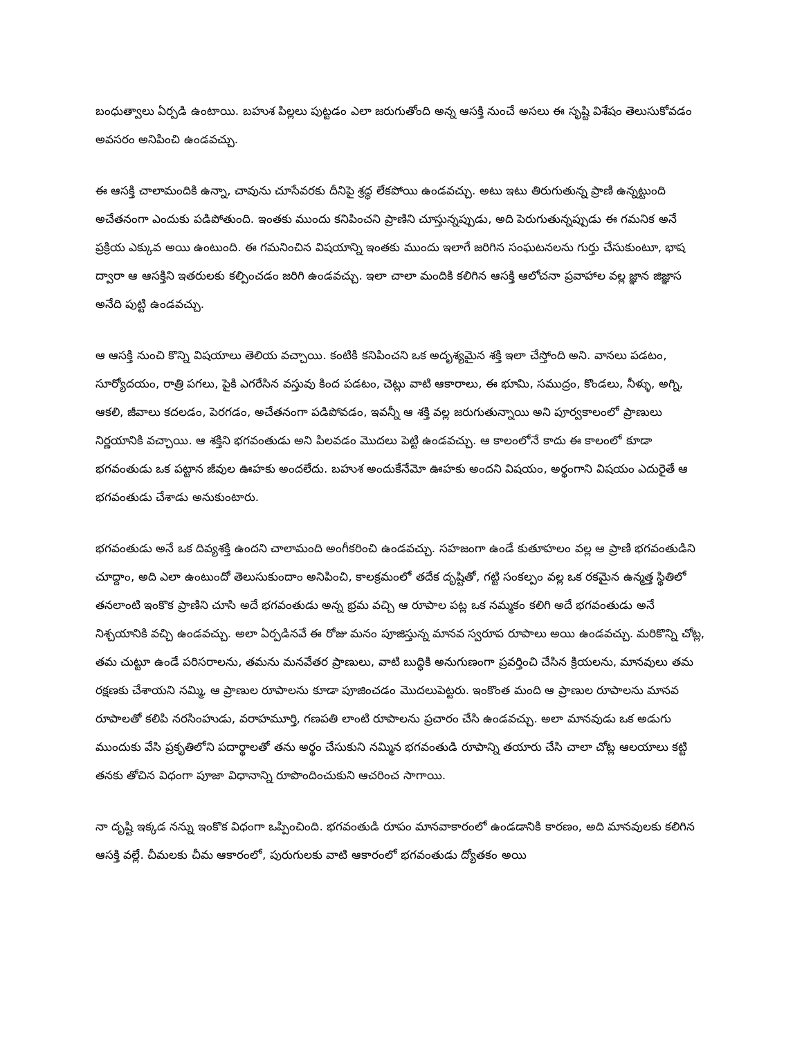బంధుత్వాలు ఏర్పడి ఉంటాయి. బహుశ పిల్లలు పుట్టడం ఎలా జరుగుతోంది అన్న ఆసక్తి నుంచే అసలు ఈ సృష్టి విశేషం తెలుసుకోవడం అవసరం అనిపించి ఉండవచ్చు.
ఈ ఆసక్తి చాలామందికి ఉన్నా, చావును చూసేవరకు దీనిపై శ్రద్ధ లేకపోయి ఉండవచ్చు. అటు ఇటు తిరుగుతున్న ప్రాణి ఉన్నట్టుంది అచేతనంగా ఎందుకు పడిపోతుంది. ఇంతకు ముందు కనిపించని ప్రాణిని చూస్తున్నప్పుడు, అది పెరుగుతున్నప్పుడు ఈ గమనిక అనే ప్రక్రియ ఎక్కువ అయి ఉంటుంది. ఈ గమనించిన విషయాన్ని ఇంతకు ముందు ఇలాగే జరిగిన సంఘటనలను గుర్తు చేసుకుంటూ, భాష ద్వారా ఆ ఆసక్తిని ఇతరులకు కల్పించడం జరిగి ఉండవచ్చు. ఇలా చాలా మందికి కలిగిన ఆసక్తి ఆలోచనా ప్రవాహాల వల్ల జ్ఞాన జిజ్ఞాస అనేది పుట్టి ఉండవచ్చు.
ఆ ఆసక్తి నుంచి కొన్ని విషయాలు తెలియ వచ్చాయి. కంటికి కనిపించని ఒక అదృశ్యమైన శక్తి ఇలా చేస్తోంది అని. వానలు పడటం, సూర్యోదయం, రాత్రి పగలు, పైకి ఎగరేసిన వస్తువు కింద పడటం, చెట్లు వాటి ఆకారాలు, ఈ భూమి, సముద్రం, కొండలు, నీళ్ళు, అగ్ని, ఆకలి, జీవాలు కదలడం, పెరగడం, అచేతనంగా పడిపోవడం, ఇవన్నీ ఆ శక్తి వల్ల జరుగుతున్నాయి అని పూర్వకాలంలో ప్రాణులు నిర్ణయానికి వచ్చాయి. ఆ శక్తిని భగవంతుడు అని పిలవడం మొదలు పెట్టి ఉండవచ్చు. ఆ కాలంలోనే కాదు ఈ కాలంలో కూడా భగవంతుడు ఒక పట్టాన జీవుల ఊహకు అందలేదు. బహుశ అందుకేనేమో ఊహకు అందని విషయం, అర్థంగాని విషయం ఎదురైతే ఆ భగవంతుడు చేశాడు అనుకుంటారు.
భగవంతుడు అనే ఒక దివ్యశక్తి ఉందని చాలామంది అంగీకరించి ఉండవచ్చు. సహజంగా ఉండే కుతూహలం వల్ల ఆ ప్రాణి భగవంతుడిని చూద్దాం, అది ఎలా ఉంటుందో తెలుసుకుందాం అనిపించి, కాలక్రమంలో తదేక దృష్టితో, గట్టి సంకల్పం వల్ల ఒక రకమైన ఉన్మత్త స్థితిలో తనలాంటి ఇంకొక ప్రాణిని చూసి అదే భగవంతుడు అన్న భ్రమ వచ్చి ఆ రూపాల పట్ల ఒక నమ్మకం కలిగి అదే భగవంతుడు అనే నిశ్చయానికి వచ్చి ఉండవచ్చు. అలా ఏర్పడినవే ఈ రోజు మనం పూజిస్తున్న మానవ స్వరూప రూపాలు అయి ఉండవచ్చు. మరికొన్ని చోట్ల, తమ చుట్టూ ఉండే పరిసరాలను, తమను మనవేతర ప్రాణులు, వాటి బుద్ధికి అనుగుణంగా ప్రవర్తించి చేసిన క్రియలను, మానవులు తమ రక్షణకు చేశాయని నమ్మి, ఆ ప్రాణుల రూపాలను కూడా పూజించడం మొదలుపెట్టరు. ఇంకొంత మంది ఆ ప్రాణుల రూపాలను మానవ రూపాలతో కలిపి నరసింహుడు, వరాహమూర్తి, గణపతి లాంటి రూపాలను ప్రచారం చేసి ఉండవచ్చు. అలా మానవుడు ఒక అడుగు ముందుకు వేసి ప్రకృతిలోని పదార్థాలతో తను అర్థం చేసుకుని నమ్మిన భగవంతుడి రూపాన్ని తయారు చేసి చాలా చోట్ల ఆలయాలు కట్టి తనకు తోచిన విధంగా పూజా విధానాన్ని రూపొందించుకుని ఆచరించ సాగాయి.
నా దృష్టి ఇక్కడ నన్ను ఇంకొక విధంగా ఒప్పించింది. భగవంతుడి రూపం మానవాకారంలో ఉండడానికి కారణం, అది మానవులకు కలిగిన ఆసక్తి వల్లే. చీమలకు చీమ ఆకారంలో, పురుగులకు వాటి ఆకారంలో భగవంతుడు ద్యోతకం అయి